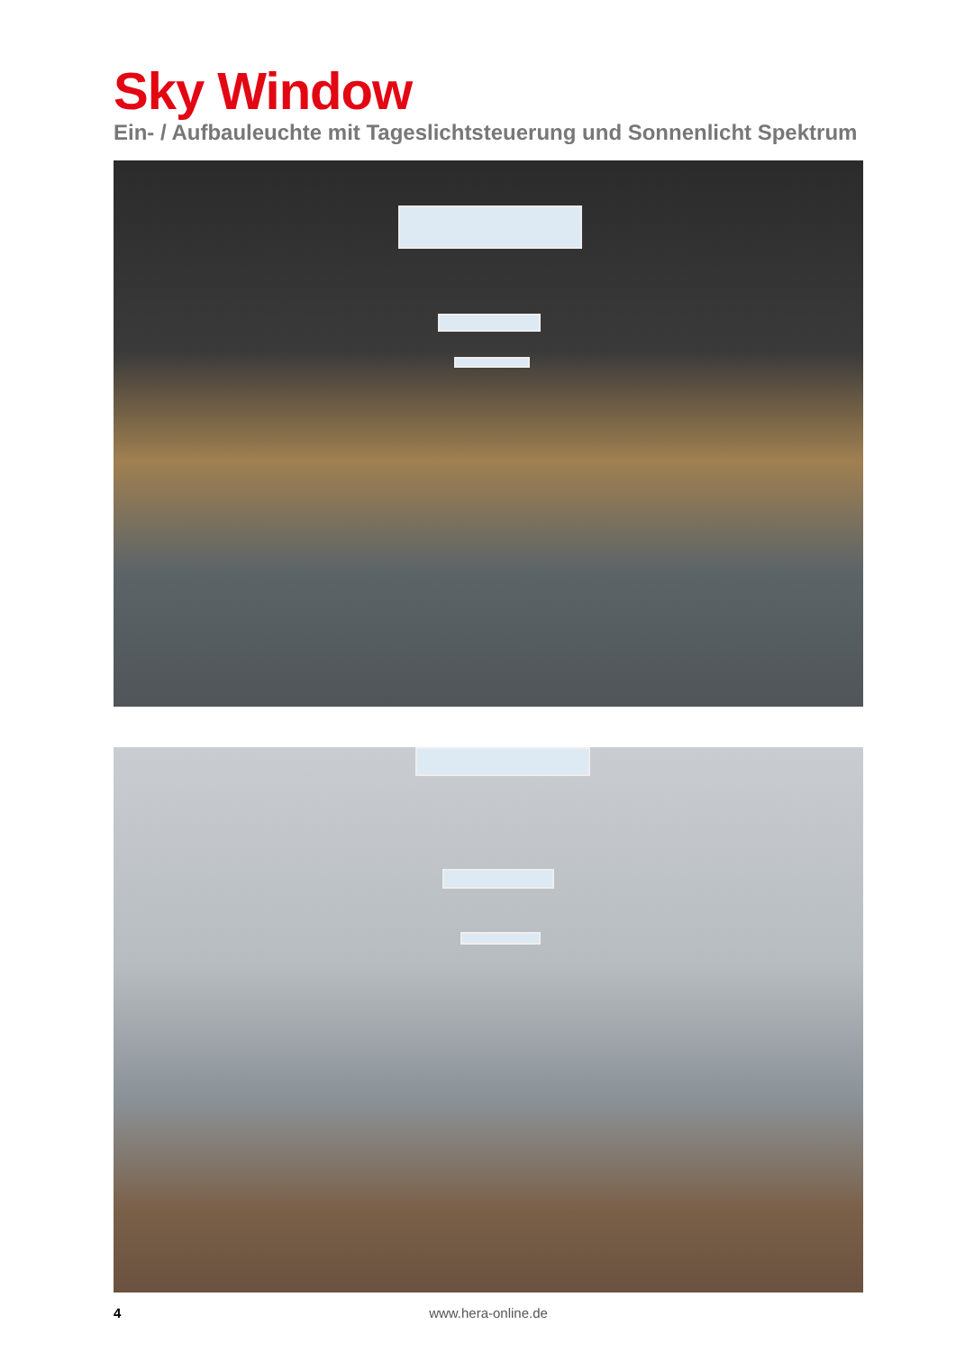Sky Window
Ein- / Aufbauleuchte mit Tageslichtsteuerung und Sonnenlicht Spektrum
4
www.hera-online.de